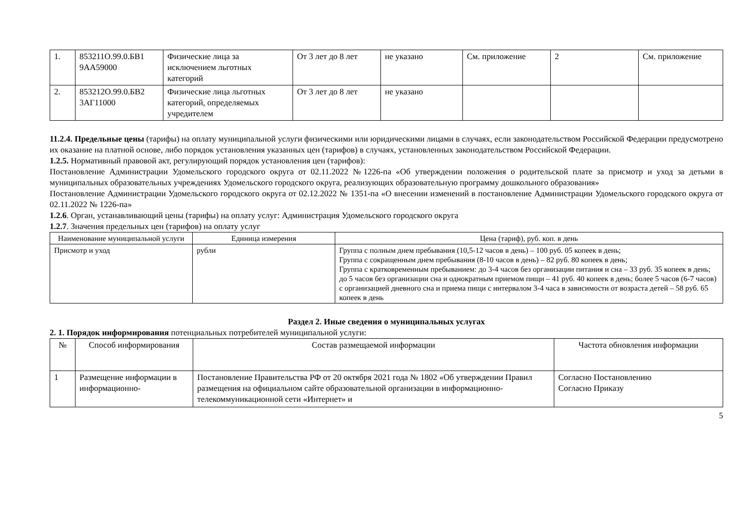| 1. | 853211О.99.0.БВ1 9АА59000 | Физические лица за исключением льготных категорий | От 3 лет до 8 лет | не указано | См. приложение | 2 | См. приложение |
| 2. | 853212О.99.0.БВ2 3АГ11000 | Физические лица льготных категорий, определяемых учредителем | От 3 лет до 8 лет | не указано | | | |
11.2.4. Предельные цены (тарифы) на оплату муниципальной услуги физическими или юридическими лицами в случаях, если законодательством Российской Федерации предусмотрено их оказание на платной основе, либо порядок установления указанных цен (тарифов) в случаях, установленных законодательством Российской Федерации.
1.2.5. Нормативный правовой акт, регулирующий порядок установления цен (тарифов):
Постановление Администрации Удомельского городского округа от 02.11.2022 №1226-па «Об утверждении положения о родительской плате за присмотр и уход за детьми в муниципальных образовательных учреждениях Удомельского городского округа, реализующих образовательную программу дошкольного образования»
Постановление Администрации Удомельского городского округа от 02.12.2022 № 1351-па «О внесении изменений в постановление Администрации Удомельского городского округа от 02.11.2022 № 1226-па»
1.2.6. Орган, устанавливающий цены (тарифы) на оплату услуг: Администрация Удомельского городского округа
1.2.7. Значения предельных цен (тарифов) на оплату услуг
| Наименование муниципальной услуги | Единица измерения | Цена (тариф), руб. коп. в день |
| --- | --- | --- |
| Присмотр и уход | рубли | Группа с полным днем пребывания (10,5-12 часов в день) – 100 руб. 05 копеек в день; Группа с сокращенным днем пребывания (8-10 часов в день) – 82 руб. 80 копеек в день; Группа с кратковременным пребыванием: до 3-4 часов без организации питания и сна – 33 руб. 35 копеек в день; до 5 часов без организации сна и однократным приемом пищи – 41 руб. 40 копеек в день; более 5 часов (6-7 часов) с организацией дневного сна и приема пищи с интервалом 3-4 часа в зависимости от возраста детей – 58 руб. 65 копеек в день |
Раздел 2. Иные сведения о муниципальных услугах
2. 1. Порядок информирования потенциальных потребителей муниципальной услуги:
| № | Способ информирования | Состав размещаемой информации | Частота обновления информации |
| --- | --- | --- | --- |
| 1 | Размещение информации в информационно- | Постановление Правительства РФ от 20 октября 2021 года № 1802 «Об утверждении Правил размещения на официальном сайте образовательной организации в информационно-телекоммуникационной сети «Интернет» и | Согласно Постановлению Согласно Приказу |
5